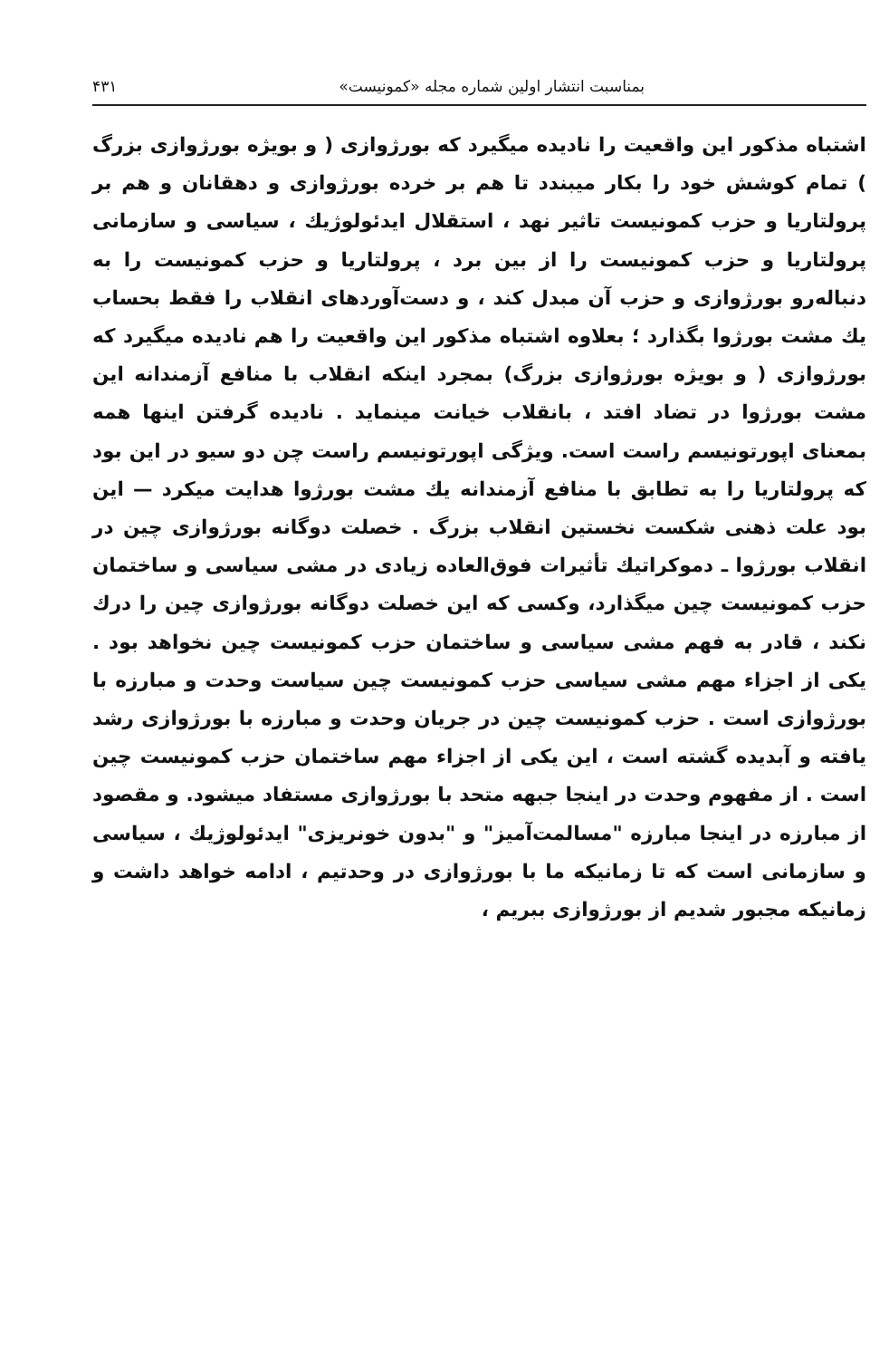بمناسبت انتشار اولین شماره مجله «کمونیست» ۴۳۱
اشتباه مذکور این واقعیت را نادیده میگیرد که بورژوازی ( و بویژه بورژوازی بزرگ ) تمام کوشش خود را بکار میبندد تا هم بر خرده بورژوازی و دهقانان و هم بر پرولتاریا و حزب کمونیست تاثیر نهد ، استقلال ایدئولوژیك ، سیاسی و سازمانی پرولتاریا و حزب کمونیست را از بین برد ، پرولتاریا و حزب کمونیست را به دنباله‌رو بورژوازی و حزب آن مبدل کند ، و دست‌آوردهای انقلاب را فقط بحساب یك مشت بورژوا بگذارد ؛ بعلاوه اشتباه مذکور این واقعیت را هم نادیده میگیرد که بورژوازی ( و بویژه بورژوازی بزرگ) بمجرد اینکه انقلاب با منافع آزمندانه این مشت بورژوا در تضاد افتد ، بانقلاب خیانت مینماید . نادیده گرفتن اینها همه بمعنای اپورتونیسم راست است. ویژگی اپورتونیسم راست چن دو سیو در این بود که پرولتاریا را به تطابق با منافع آزمندانه یك مشت بورژوا هدایت میکرد — این بود علت ذهنی شکست نخستین انقلاب بزرگ . خصلت دوگانه بورژوازی چین در انقلاب بورژوا ـ دموکراتیك تأثیرات فوق‌العاده زیادی در مشی سیاسی و ساختمان حزب کمونیست چین میگذارد، وکسی که این خصلت دوگانه بورژوازی چین را درك نکند ، قادر به فهم مشی سیاسی و ساختمان حزب کمونیست چین نخواهد بود . یکی از اجزاء مهم مشی سیاسی حزب کمونیست چین سیاست وحدت و مبارزه با بورژوازی است . حزب کمونیست چین در جریان وحدت و مبارزه با بورژوازی رشد یافته و آبدیده گشته است ، این یکی از اجزاء مهم ساختمان حزب کمونیست چین است . از مفهوم وحدت در اینجا جبهه متحد با بورژوازی مستفاد میشود. و مقصود از مبارزه در اینجا مبارزه "مسالمت‌آمیز" و "بدون خونریزی" ایدئولوژیك ، سیاسی و سازمانی است که تا زمانیکه ما با بورژوازی در وحدتیم ، ادامه خواهد داشت و زمانیکه مجبور شدیم از بورژوازی ببریم ،